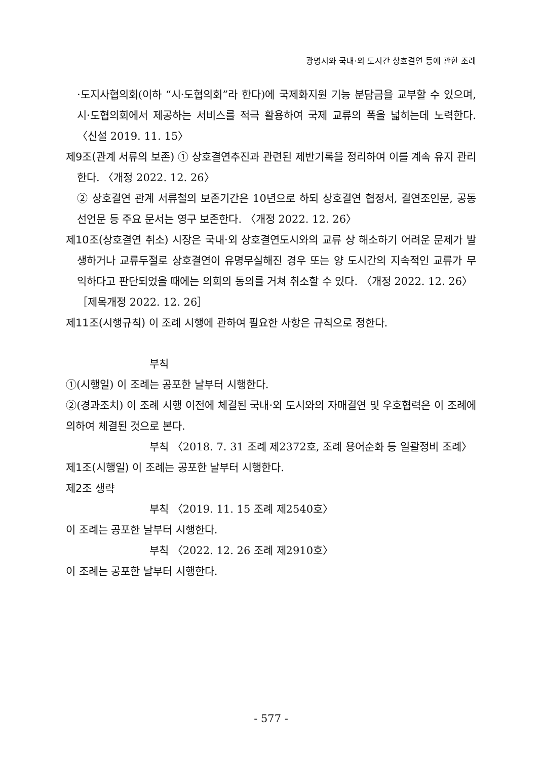광명시와 국내·외 도시간 상호결연 등에 관한 조례
·도지사협의회(이하 “시·도협의회”라 한다)에 국제화지원 기능 분담금을 교부할 수 있으며, 시·도협의회에서 제공하는 서비스를 적극 활용하여 국제 교류의 폭을 넓히는데 노력한다. 〈신설 2019. 11. 15〉
제9조(관계 서류의 보존) ① 상호결연추진과 관련된 제반기록을 정리하여 이를 계속 유지 관리한다. 〈개정 2022. 12. 26〉
② 상호결연 관계 서류철의 보존기간은 10년으로 하되 상호결연 협정서, 결연조인문, 공동선언문 등 주요 문서는 영구 보존한다. 〈개정 2022. 12. 26〉
제10조(상호결연 취소) 시장은 국내·외 상호결연도시와의 교류 상 해소하기 어려운 문제가 발생하거나 교류두절로 상호결연이 유명무실해진 경우 또는 양 도시간의 지속적인 교류가 무익하다고 판단되었을 때에는 의회의 동의를 거쳐 취소할 수 있다. 〈개정 2022. 12. 26〉
［제목개정 2022. 12. 26］
제11조(시행규칙) 이 조례 시행에 관하여 필요한 사항은 규칙으로 정한다.
부칙
①(시행일) 이 조례는 공포한 날부터 시행한다.
②(경과조치) 이 조례 시행 이전에 체결된 국내·외 도시와의 자매결연 및 우호협력은 이 조례에 의하여 체결된 것으로 본다.
부칙 〈2018. 7. 31 조례 제2372호, 조례 용어순화 등 일괄정비 조례〉
제1조(시행일) 이 조례는 공포한 날부터 시행한다.
제2조 생략
부칙 〈2019. 11. 15 조례 제2540호〉
이 조례는 공포한 날부터 시행한다.
부칙 〈2022. 12. 26 조례 제2910호〉
이 조례는 공포한 날부터 시행한다.
- 577 -